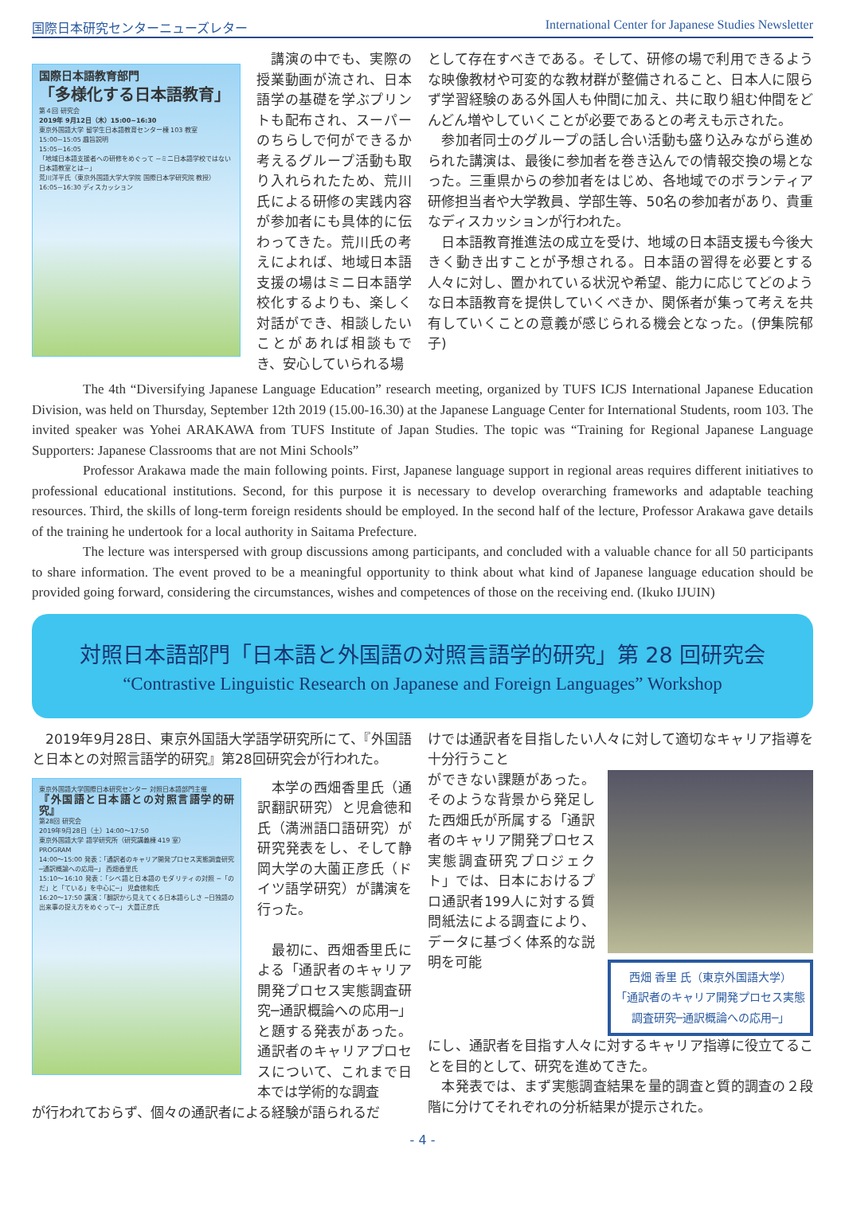国際日本研究センターニューズレター International Center for Japanese Studies Newsletter
国際日本語教育部門
「多様化する日本語教育」
第４回 研究会
2019年 9月12日（木）15:00~16:30
東京外国語大学 留学生日本語教育センター棟 103 教室
15:00~15:05 趣旨説明
15:05~16:05
「地域日本語支援者への研修をめぐって ~ミニ日本語学校ではない日本語教室とは~」
荒川洋平氏（東京外国語大学大学院 国際日本学研究院 教授）
16:05~16:30 ディスカッション
　講演の中でも、実際の授業動画が流され、日本語学の基礎を学ぶプリントも配布され、スーパーのちらしで何ができるか考えるグループ活動も取り入れられたため、荒川氏による研修の実践内容が参加者にも具体的に伝わってきた。荒川氏の考えによれば、地域日本語支援の場はミニ日本語学校化するよりも、楽しく対話ができ、相談したいことがあれば相談もでき、安心していられる場
として存在すべきである。そして、研修の場で利用できるような映像教材や可変的な教材群が整備されること、日本人に限らず学習経験のある外国人も仲間に加え、共に取り組む仲間をどんどん増やしていくことが必要であるとの考えも示された。
　参加者同士のグループの話し合い活動も盛り込みながら進められた講演は、最後に参加者を巻き込んでの情報交換の場となった。三重県からの参加者をはじめ、各地域でのボランティア研修担当者や大学教員、学部生等、50名の参加者があり、貴重なディスカッションが行われた。
　日本語教育推進法の成立を受け、地域の日本語支援も今後大きく動き出すことが予想される。日本語の習得を必要とする人々に対し、置かれている状況や希望、能力に応じてどのような日本語教育を提供していくべきか、関係者が集って考えを共有していくことの意義が感じられる機会となった。(伊集院郁子)
The 4th “Diversifying Japanese Language Education” research meeting, organized by TUFS ICJS International Japanese Education Division, was held on Thursday, September 12th 2019 (15.00-16.30) at the Japanese Language Center for International Students, room 103. The invited speaker was Yohei ARAKAWA from TUFS Institute of Japan Studies. The topic was “Training for Regional Japanese Language Supporters: Japanese Classrooms that are not Mini Schools”
Professor Arakawa made the main following points. First, Japanese language support in regional areas requires different initiatives to professional educational institutions. Second, for this purpose it is necessary to develop overarching frameworks and adaptable teaching resources. Third, the skills of long-term foreign residents should be employed. In the second half of the lecture, Professor Arakawa gave details of the training he undertook for a local authority in Saitama Prefecture.
The lecture was interspersed with group discussions among participants, and concluded with a valuable chance for all 50 participants to share information. The event proved to be a meaningful opportunity to think about what kind of Japanese language education should be provided going forward, considering the circumstances, wishes and competences of those on the receiving end. (Ikuko IJUIN)
対照日本語部門「日本語と外国語の対照言語学的研究」第 28 回研究会
“Contrastive Linguistic Research on Japanese and Foreign Languages” Workshop
　2019年9月28日、東京外国語大学語学研究所にて、『外国語と日本との対照言語学的研究』第28回研究会が行われた。
東京外国語大学国際日本研究センター 対照日本語部門主催
『外国語と日本語との対照言語学的研究』
第28回 研究会
2019年9月28日（土）14:00～17:50
東京外国語大学 語学研究所（研究講義棟 419 室）
PROGRAM
14:00～15:00 発表：「通訳者のキャリア開発プロセス実態調査研究 ─通訳概論への応用─」 西畑香里氏
15:10～16:10 発表：「シベ語と日本語のモダリティの対照 ─「のだ」と「ている」を中心に─」 児倉徳和氏
16:20～17:50 講演：「翻訳から見えてくる日本語らしさ ─日独語の出来事の捉え方をめぐって─」 大薗正彦氏
　本学の西畑香里氏（通訳翻訳研究）と児倉徳和氏（満洲語口語研究）が研究発表をし、そして静岡大学の大薗正彦氏（ドイツ語学研究）が講演を行った。
　最初に、西畑香里氏による「通訳者のキャリア開発プロセス実態調査研究─通訳概論への応用─」と題する発表があった。通訳者のキャリアプロセスについて、これまで日本では学術的な調査
が行われておらず、個々の通訳者による経験が語られるだ
けでは通訳者を目指したい人々に対して適切なキャリア指導を十分行うこと
ができない課題があった。そのような背景から発足した西畑氏が所属する「通訳者のキャリア開発プロセス実態調査研究プロジェクト」では、日本におけるプロ通訳者199人に対する質問紙法による調査により、データに基づく体系的な説明を可能
西畑 香里 氏（東京外国語大学）
「通訳者のキャリア開発プロセス実態調査研究─通訳概論への応用─」
にし、通訳者を目指す人々に対するキャリア指導に役立てることを目的として、研究を進めてきた。
　本発表では、まず実態調査結果を量的調査と質的調査の２段階に分けてそれぞれの分析結果が提示された。
- 4 -